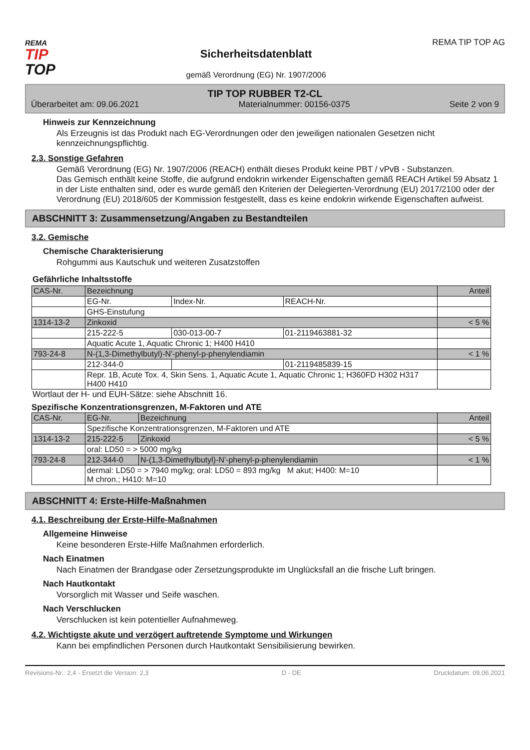REMA
TIP
TOP
Sicherheitsdatenblatt
gemäß Verordnung (EG) Nr. 1907/2006
REMA TIP TOP AG
TIP TOP RUBBER T2-CL
Überarbeitet am: 09.06.2021 Materialnummer: 00156-0375 Seite 2 von 9
Hinweis zur Kennzeichnung
Als Erzeugnis ist das Produkt nach EG-Verordnungen oder den jeweiligen nationalen Gesetzen nicht kennzeichnungspflichtig.
2.3. Sonstige Gefahren
Gemäß Verordnung (EG) Nr. 1907/2006 (REACH) enthält dieses Produkt keine PBT / vPvB - Substanzen.
Das Gemisch enthält keine Stoffe, die aufgrund endokrin wirkender Eigenschaften gemäß REACH Artikel 59 Absatz 1 in der Liste enthalten sind, oder es wurde gemäß den Kriterien der Delegierten-Verordnung (EU) 2017/2100 oder der Verordnung (EU) 2018/605 der Kommission festgestellt, dass es keine endokrin wirkende Eigenschaften aufweist.
ABSCHNITT 3: Zusammensetzung/Angaben zu Bestandteilen
3.2. Gemische
Chemische Charakterisierung
Rohgummi aus Kautschuk und weiteren Zusatzstoffen
Gefährliche Inhaltsstoffe
| CAS-Nr. | Bezeichnung | | | Anteil |
| | EG-Nr. | Index-Nr. | REACH-Nr. | |
| | GHS-Einstufung | | | |
| 1314-13-2 | Zinkoxid | | | < 5 % |
| | 215-222-5 | 030-013-00-7 | 01-2119463881-32 | |
| | Aquatic Acute 1, Aquatic Chronic 1; H400 H410 | | | |
| 793-24-8 | N-(1,3-Dimethylbutyl)-N'-phenyl-p-phenylendiamin | | | < 1 % |
| | 212-344-0 | | 01-2119485839-15 | |
| | Repr. 1B, Acute Tox. 4, Skin Sens. 1, Aquatic Acute 1, Aquatic Chronic 1; H360FD H302 H317 H400 H410 | | | |
Wortlaut der H- und EUH-Sätze: siehe Abschnitt 16.
Spezifische Konzentrationsgrenzen, M-Faktoren und ATE
| CAS-Nr. | EG-Nr. | Bezeichnung | Anteil |
| | Spezifische Konzentrationsgrenzen, M-Faktoren und ATE | | |
| 1314-13-2 | 215-222-5 | Zinkoxid | < 5 % |
| | oral: LD50 = > 5000 mg/kg | | |
| 793-24-8 | 212-344-0 | N-(1,3-Dimethylbutyl)-N'-phenyl-p-phenylendiamin | < 1 % |
| | dermal: LD50 = > 7940 mg/kg; oral: LD50 = 893 mg/kg M akut; H400: M=10 M chron.; H410: M=10 | | |
ABSCHNITT 4: Erste-Hilfe-Maßnahmen
4.1. Beschreibung der Erste-Hilfe-Maßnahmen
Allgemeine Hinweise
Keine besonderen Erste-Hilfe Maßnahmen erforderlich.
Nach Einatmen
Nach Einatmen der Brandgase oder Zersetzungsprodukte im Unglücksfall an die frische Luft bringen.
Nach Hautkontakt
Vorsorglich mit Wasser und Seife waschen.
Nach Verschlucken
Verschlucken ist kein potentieller Aufnahmeweg.
4.2. Wichtigste akute und verzögert auftretende Symptome und Wirkungen
Kann bei empfindlichen Personen durch Hautkontakt Sensibilisierung bewirken.
Revisions-Nr.: 2,4 - Ersetzt die Version: 2,3 D - DE Druckdatum: 09.06.2021